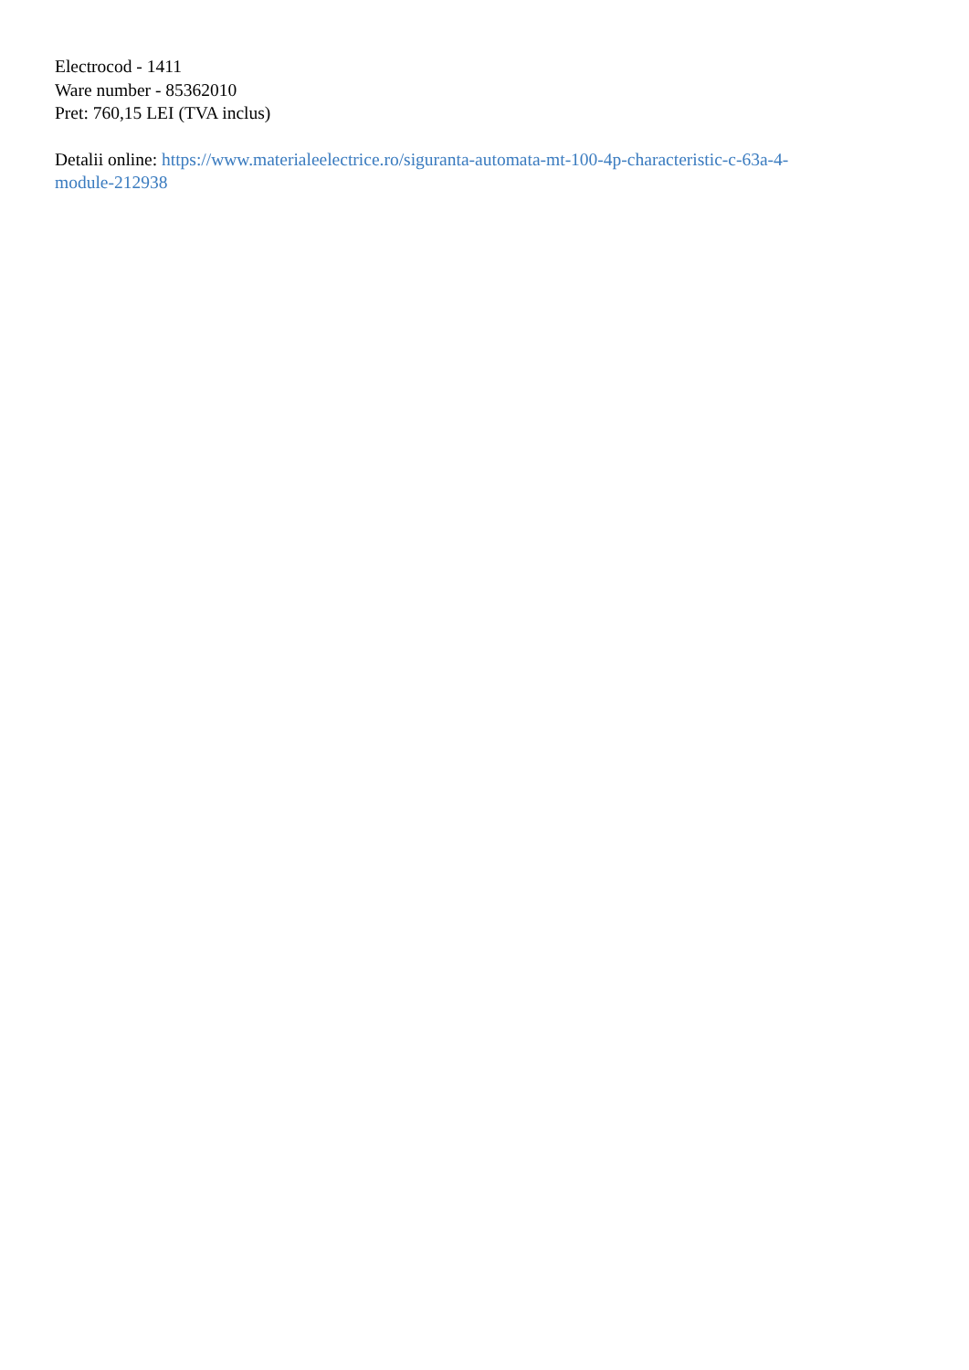Electrocod - 1411
Ware number - 85362010
Pret: 760,15 LEI (TVA inclus)
Detalii online: https://www.materialeelectrice.ro/siguranta-automata-mt-100-4p-characteristic-c-63a-4-
module-212938